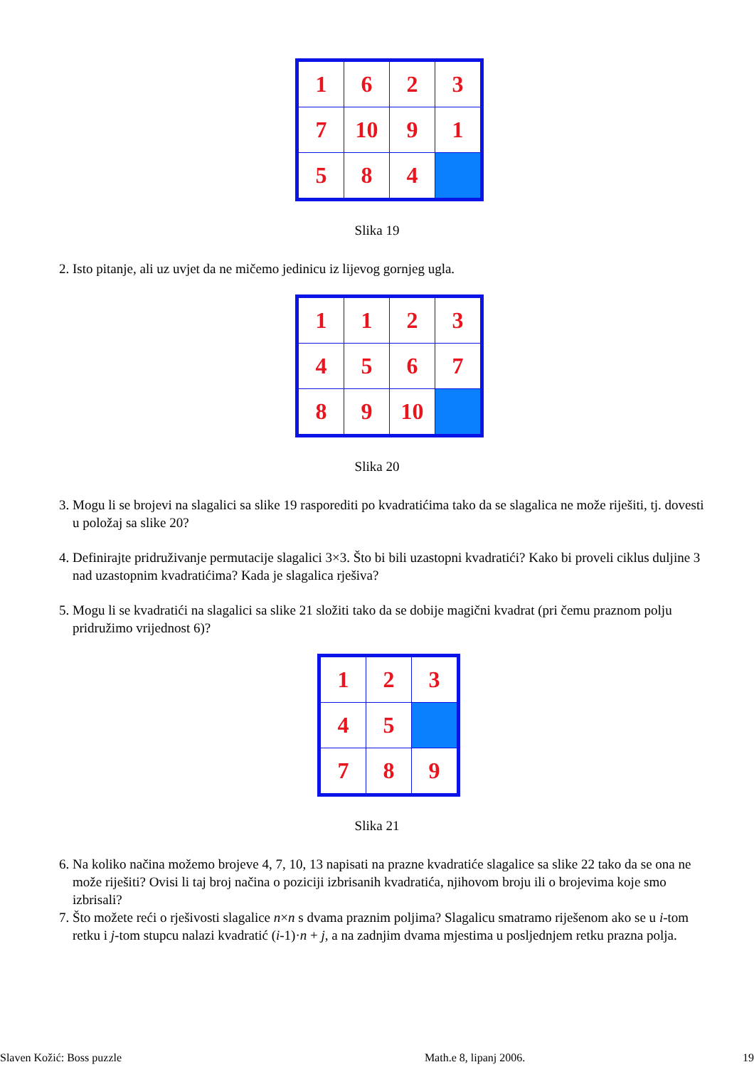| 1 | 6 | 2 | 3 |
| 7 | 10 | 9 | 1 |
| 5 | 8 | 4 | |
Slika 19
2. Isto pitanje, ali uz uvjet da ne mičemo jedinicu iz lijevog gornjeg ugla.
| 1 | 1 | 2 | 3 |
| 4 | 5 | 6 | 7 |
| 8 | 9 | 10 | |
Slika 20
3. Mogu li se brojevi na slagalici sa slike 19 rasporediti po kvadratićima tako da se slagalica ne može riješiti, tj. dovesti u položaj sa slike 20?
4. Definirajte pridruživanje permutacije slagalici 3×3. Što bi bili uzastopni kvadratići? Kako bi proveli ciklus duljine 3 nad uzastopnim kvadratićima? Kada je slagalica rješiva?
5. Mogu li se kvadratići na slagalici sa slike 21 složiti tako da se dobije magični kvadrat (pri čemu praznom polju pridružimo vrijednost 6)?
| 1 | 2 | 3 |
| 4 | 5 | |
| 7 | 8 | 9 |
Slika 21
6. Na koliko načina možemo brojeve 4, 7, 10, 13 napisati na prazne kvadratiće slagalice sa slike 22 tako da se ona ne može riješiti? Ovisi li taj broj načina o poziciji izbrisanih kvadratića, njihovom broju ili o brojevima koje smo izbrisali?
7. Što možete reći o rješivosti slagalice n×n s dvama praznim poljima? Slagalicu smatramo riješenom ako se u i-tom retku i j-tom stupcu nalazi kvadratić (i-1)·n + j, a na zadnjim dvama mjestima u posljednjem retku prazna polja.
Slaven Kožić: Boss puzzle Math.e 8, lipanj 2006. 19